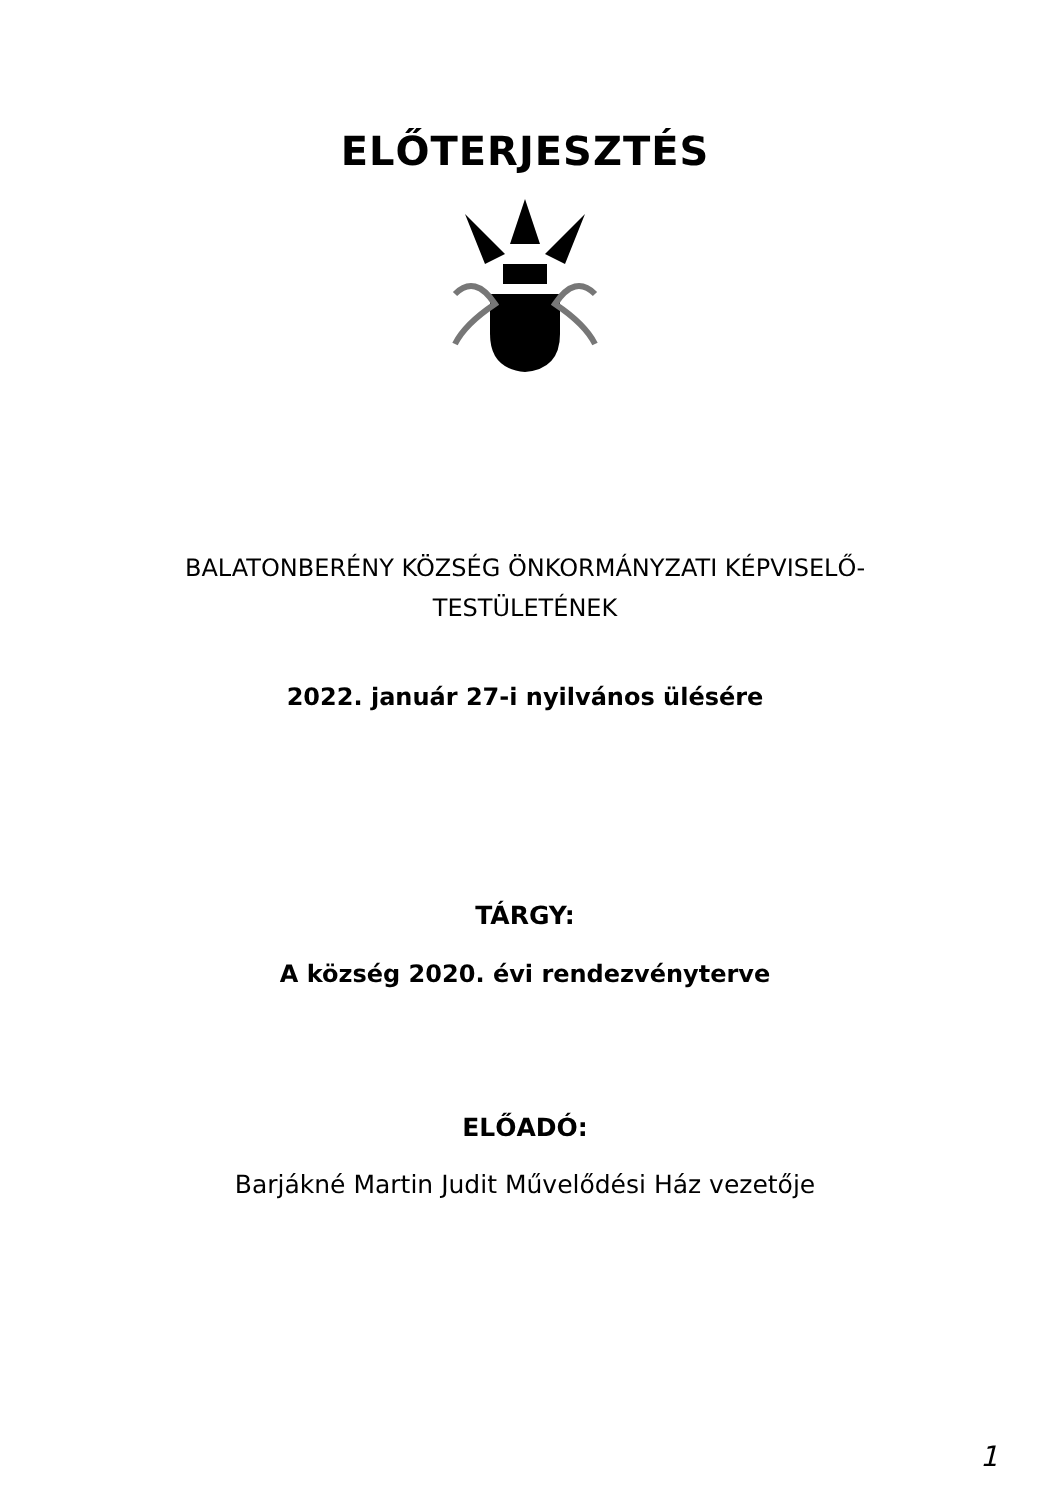ELŐTERJESZTÉS
BALATONBERÉNY KÖZSÉG ÖNKORMÁNYZATI KÉPVISELŐ-
TESTÜLETÉNEK
2022. január 27-i nyilvános ülésére
TÁRGY:
A község 2020. évi rendezvényterve
ELŐADÓ:
Barjákné Martin Judit Művelődési Ház vezetője
1